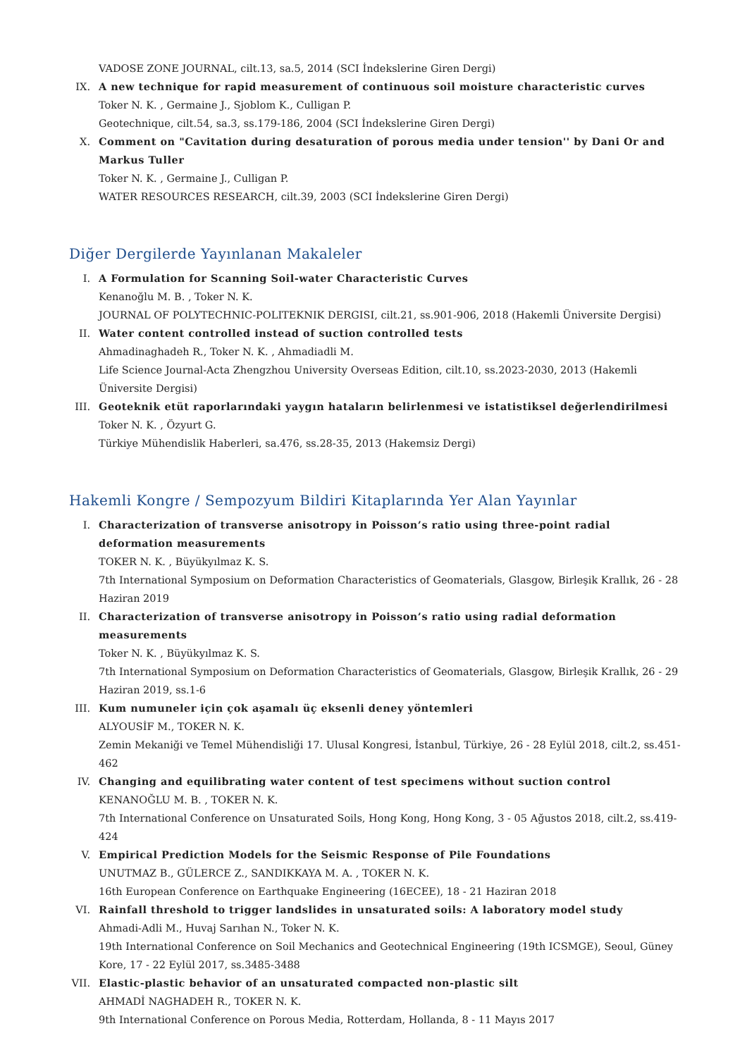VADOSE ZONE JOURNAL, cilt.13, sa.5, 2014 (SCI İndekslerine Giren Dergi)
IX. A new technique for rapid measurement of continuous soil moisture characteristic curves
Toker N. K. , Germaine J., Sjoblom K., Culligan P.
Geotechnique, cilt.54, sa.3, ss.179-186, 2004 (SCI İndekslerine Giren Dergi)
X. Comment on "Cavitation during desaturation of porous media under tension'' by Dani Or and Markus Tuller
Toker N. K. , Germaine J., Culligan P.
WATER RESOURCES RESEARCH, cilt.39, 2003 (SCI İndekslerine Giren Dergi)
Diğer Dergilerde Yayınlanan Makaleler
I. A Formulation for Scanning Soil-water Characteristic Curves
Kenanoğlu M. B. , Toker N. K.
JOURNAL OF POLYTECHNIC-POLITEKNIK DERGISI, cilt.21, ss.901-906, 2018 (Hakemli Üniversite Dergisi)
II. Water content controlled instead of suction controlled tests
Ahmadinaghadeh R., Toker N. K. , Ahmadiadli M.
Life Science Journal-Acta Zhengzhou University Overseas Edition, cilt.10, ss.2023-2030, 2013 (Hakemli Üniversite Dergisi)
III. Geoteknik etüt raporlarındaki yaygın hataların belirlenmesi ve istatistiksel değerlendirilmesi
Toker N. K. , Özyurt G.
Türkiye Mühendislik Haberleri, sa.476, ss.28-35, 2013 (Hakemsiz Dergi)
Hakemli Kongre / Sempozyum Bildiri Kitaplarında Yer Alan Yayınlar
I. Characterization of transverse anisotropy in Poisson’s ratio using three-point radial deformation measurements
TOKER N. K. , Büyükyılmaz K. S.
7th International Symposium on Deformation Characteristics of Geomaterials, Glasgow, Birleşik Krallık, 26 - 28 Haziran 2019
II. Characterization of transverse anisotropy in Poisson’s ratio using radial deformation measurements
Toker N. K. , Büyükyılmaz K. S.
7th International Symposium on Deformation Characteristics of Geomaterials, Glasgow, Birleşik Krallık, 26 - 29 Haziran 2019, ss.1-6
III. Kum numuneler için çok aşamalı üç eksenli deney yöntemleri
ALYOUSİF M., TOKER N. K.
Zemin Mekaniği ve Temel Mühendisliği 17. Ulusal Kongresi, İstanbul, Türkiye, 26 - 28 Eylül 2018, cilt.2, ss.451-462
IV. Changing and equilibrating water content of test specimens without suction control
KENANOĞLU M. B. , TOKER N. K.
7th International Conference on Unsaturated Soils, Hong Kong, Hong Kong, 3 - 05 Ağustos 2018, cilt.2, ss.419-424
V. Empirical Prediction Models for the Seismic Response of Pile Foundations
UNUTMAZ B., GÜLERCE Z., SANDIKKAYA M. A. , TOKER N. K.
16th European Conference on Earthquake Engineering (16ECEE), 18 - 21 Haziran 2018
VI. Rainfall threshold to trigger landslides in unsaturated soils: A laboratory model study
Ahmadi-Adli M., Huvaj Sarıhan N., Toker N. K.
19th International Conference on Soil Mechanics and Geotechnical Engineering (19th ICSMGE), Seoul, Güney Kore, 17 - 22 Eylül 2017, ss.3485-3488
VII. Elastic-plastic behavior of an unsaturated compacted non-plastic silt
AHMADİ NAGHADEH R., TOKER N. K.
9th International Conference on Porous Media, Rotterdam, Hollanda, 8 - 11 Mayıs 2017